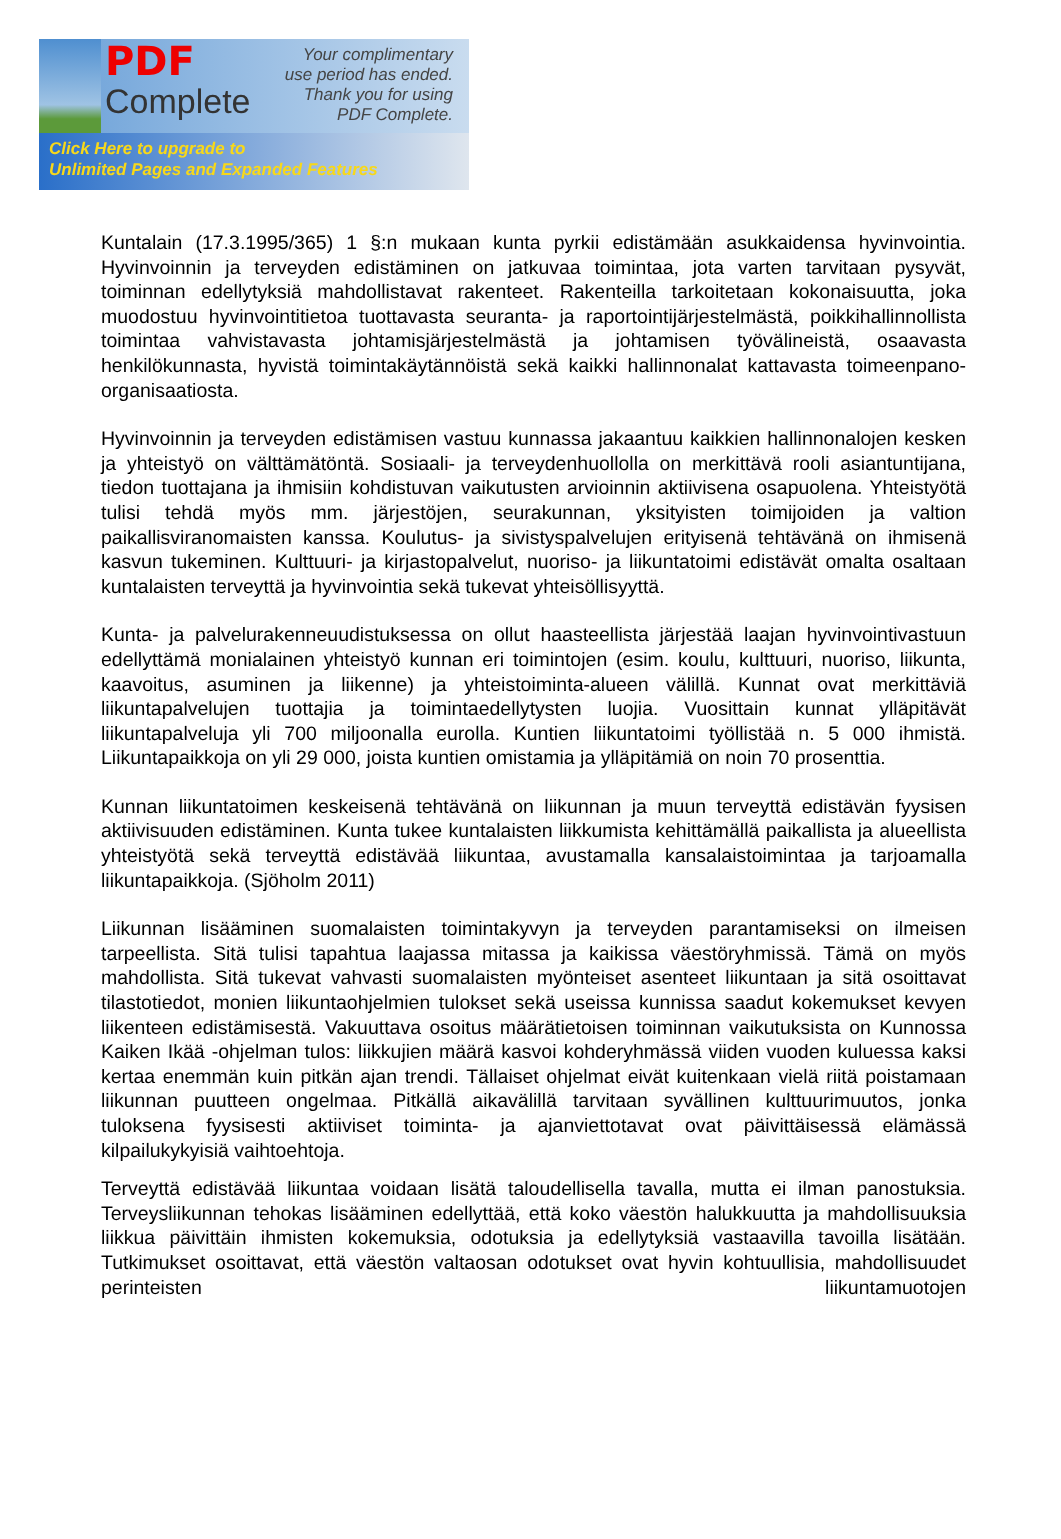PDF
Complete
Your complimentary
use period has ended.
Thank you for using
PDF Complete.
Click Here to upgrade to
Unlimited Pages and Expanded Features
Kuntalain (17.3.1995/365) 1 §:n mukaan kunta pyrkii edistämään asukkaidensa hyvinvointia. Hyvinvoinnin ja terveyden edistäminen on jatkuvaa toimintaa, jota varten tarvitaan pysyvät, toiminnan edellytyksiä mahdollistavat rakenteet. Rakenteilla tarkoitetaan kokonaisuutta, joka muodostuu hyvinvointitietoa tuottavasta seuranta- ja raportointijärjestelmästä, poikkihallinnollista toimintaa vahvistavasta johtamisjärjestelmästä ja johtamisen työvälineistä, osaavasta henkilökunnasta, hyvistä toimintakäytännöistä sekä kaikki hallinnonalat kattavasta toimeenpano-organisaatiosta.
Hyvinvoinnin ja terveyden edistämisen vastuu kunnassa jakaantuu kaikkien hallinnonalojen kesken ja yhteistyö on välttämätöntä. Sosiaali- ja terveydenhuollolla on merkittävä rooli asiantuntijana, tiedon tuottajana ja ihmisiin kohdistuvan vaikutusten arvioinnin aktiivisena osapuolena. Yhteistyötä tulisi tehdä myös mm. järjestöjen, seurakunnan, yksityisten toimijoiden ja valtion paikallisviranomaisten kanssa. Koulutus- ja sivistyspalvelujen erityisenä tehtävänä on ihmisenä kasvun tukeminen. Kulttuuri- ja kirjastopalvelut, nuoriso- ja liikuntatoimi edistävät omalta osaltaan kuntalaisten terveyttä ja hyvinvointia sekä tukevat yhteisöllisyyttä.
Kunta- ja palvelurakenneuudistuksessa on ollut haasteellista järjestää laajan hyvinvointivastuun edellyttämä monialainen yhteistyö kunnan eri toimintojen (esim. koulu, kulttuuri, nuoriso, liikunta, kaavoitus, asuminen ja liikenne) ja yhteistoiminta-alueen välillä. Kunnat ovat merkittäviä liikuntapalvelujen tuottajia ja toimintaedellytysten luojia. Vuosittain kunnat ylläpitävät liikuntapalveluja yli 700 miljoonalla eurolla. Kuntien liikuntatoimi työllistää n. 5 000 ihmistä. Liikuntapaikkoja on yli 29 000, joista kuntien omistamia ja ylläpitämiä on noin 70 prosenttia.
Kunnan liikuntatoimen keskeisenä tehtävänä on liikunnan ja muun terveyttä edistävän fyysisen aktiivisuuden edistäminen. Kunta tukee kuntalaisten liikkumista kehittämällä paikallista ja alueellista yhteistyötä sekä terveyttä edistävää liikuntaa, avustamalla kansalaistoimintaa ja tarjoamalla liikuntapaikkoja. (Sjöholm 2011)
Liikunnan lisääminen suomalaisten toimintakyvyn ja terveyden parantamiseksi on ilmeisen tarpeellista. Sitä tulisi tapahtua laajassa mitassa ja kaikissa väestöryhmissä. Tämä on myös mahdollista. Sitä tukevat vahvasti suomalaisten myönteiset asenteet liikuntaan ja sitä osoittavat tilastotiedot, monien liikuntaohjelmien tulokset sekä useissa kunnissa saadut kokemukset kevyen liikenteen edistämisestä. Vakuuttava osoitus määrätietoisen toiminnan vaikutuksista on Kunnossa Kaiken Ikää -ohjelman tulos: liikkujien määrä kasvoi kohderyhmässä viiden vuoden kuluessa kaksi kertaa enemmän kuin pitkän ajan trendi. Tällaiset ohjelmat eivät kuitenkaan vielä riitä poistamaan liikunnan puutteen ongelmaa. Pitkällä aikavälillä tarvitaan syvällinen kulttuurimuutos, jonka tuloksena fyysisesti aktiiviset toiminta- ja ajanviettotavat ovat päivittäisessä elämässä kilpailukykyisiä vaihtoehtoja.
Terveyttä edistävää liikuntaa voidaan lisätä taloudellisella tavalla, mutta ei ilman panostuksia. Terveysliikunnan tehokas lisääminen edellyttää, että koko väestön halukkuutta ja mahdollisuuksia liikkua päivittäin ihmisten kokemuksia, odotuksia ja edellytyksiä vastaavilla tavoilla lisätään. Tutkimukset osoittavat, että väestön valtaosan odotukset ovat hyvin kohtuullisia, mahdollisuudet perinteisten liikuntamuotojen